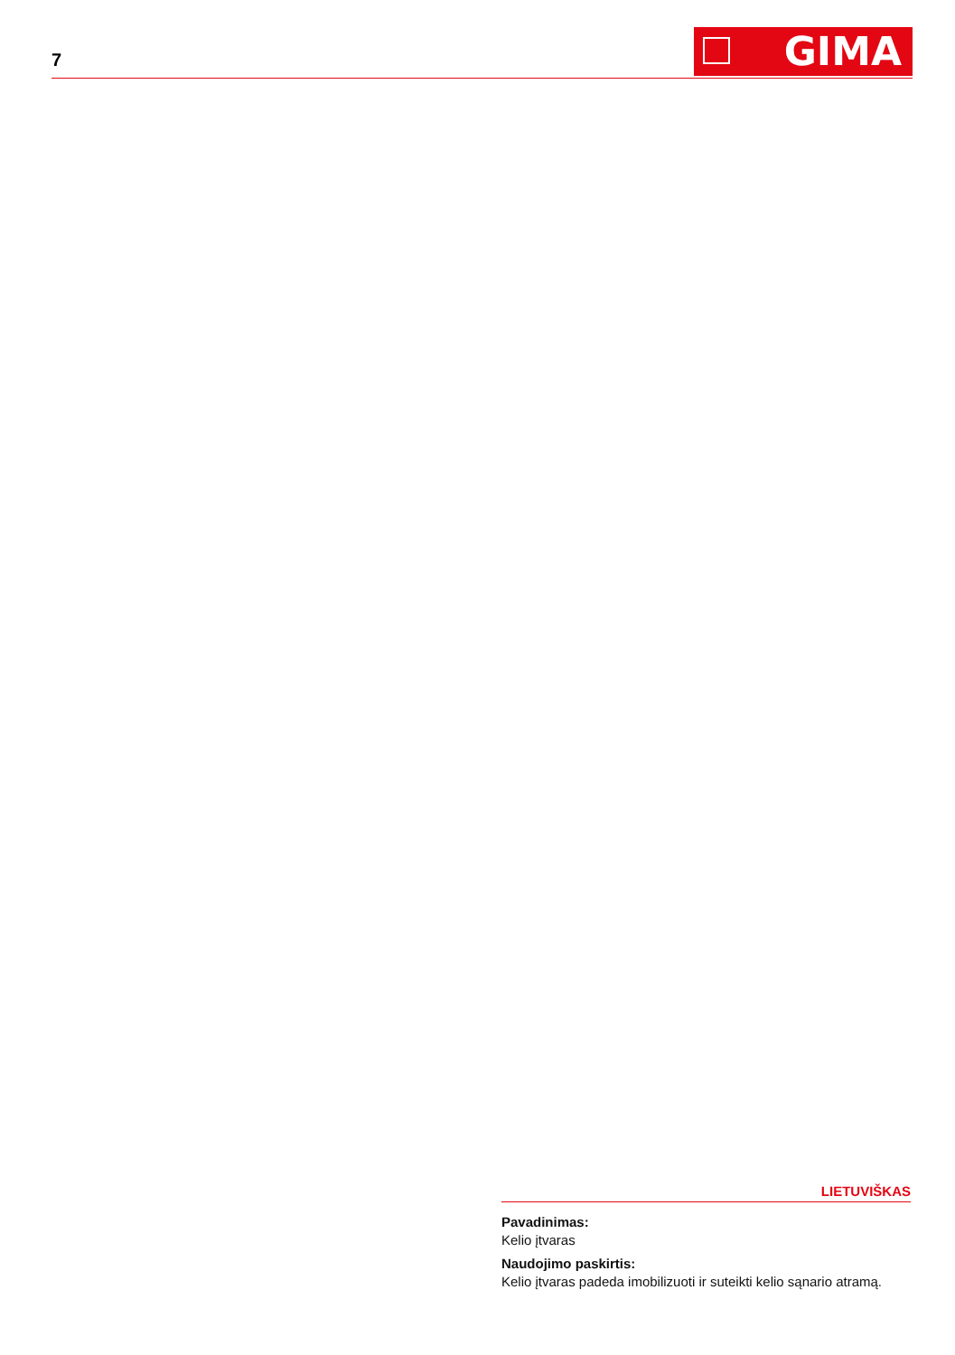7 GIMA
LIETUVIŠKAS
Pavadinimas:
Kelio įtvaras
Naudojimo paskirtis:
Kelio įtvaras padeda imobilizuoti ir suteikti kelio sąnario atramą.